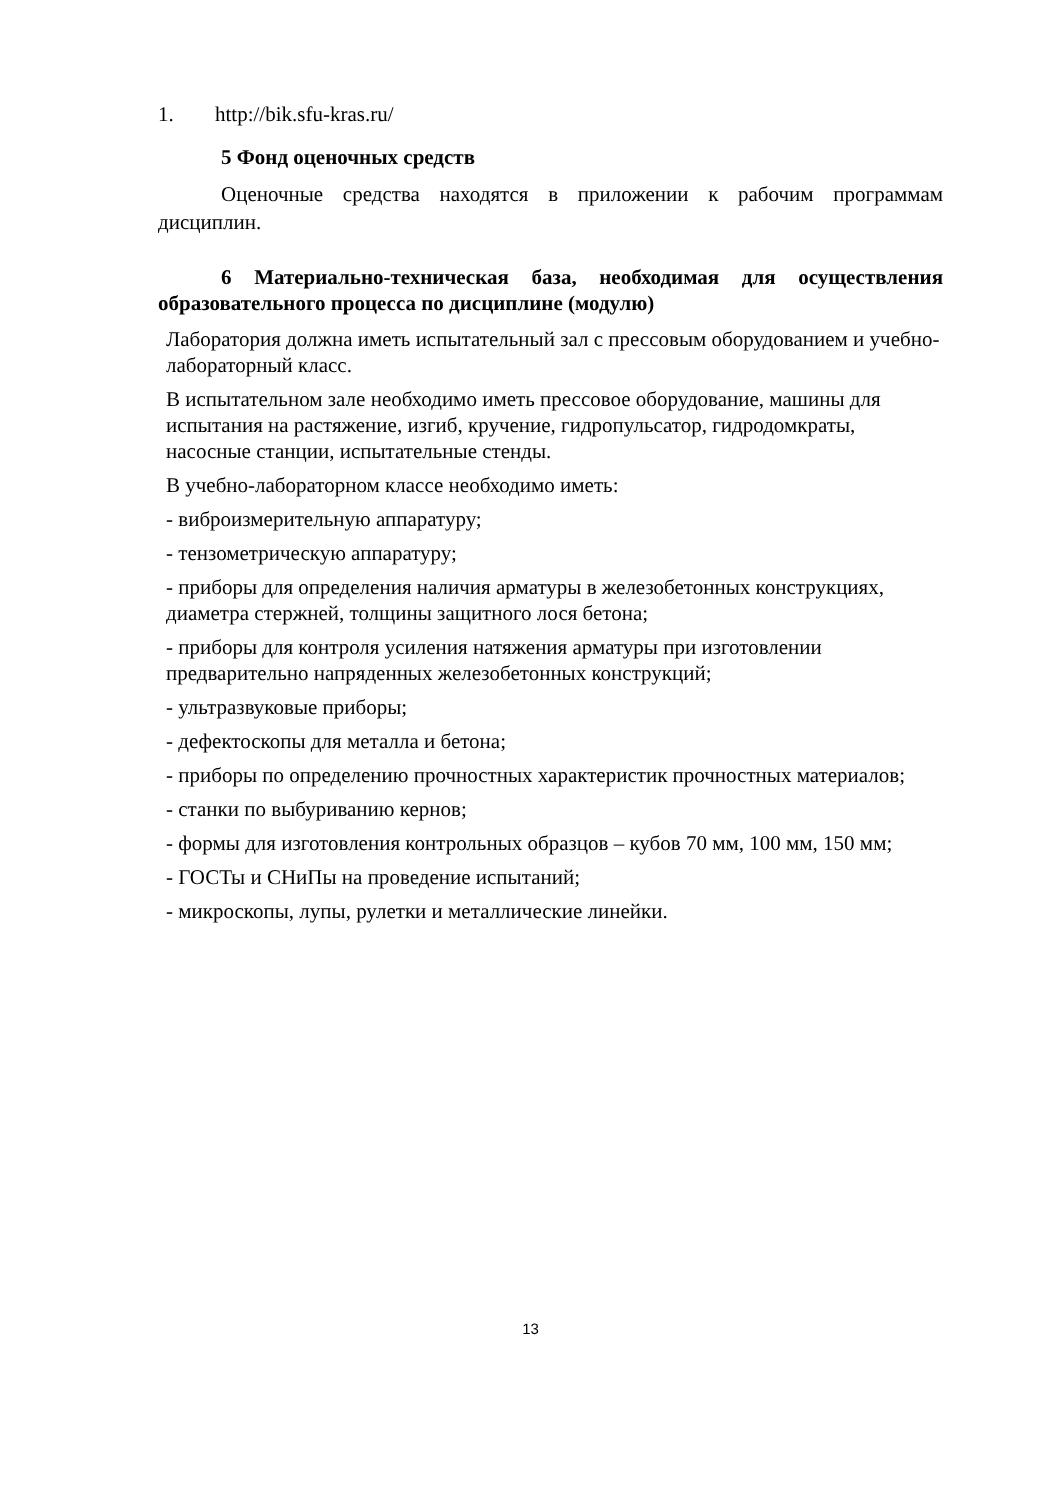1. http://bik.sfu-kras.ru/
5 Фонд оценочных средств
Оценочные средства находятся в приложении к рабочим программам дисциплин.
6 Материально-техническая база, необходимая для осуществления образовательного процесса по дисциплине (модулю)
Лаборатория должна иметь испытательный зал с прессовым оборудованием и учебно-лабораторный класс.
В испытательном зале необходимо иметь прессовое оборудование, машины для испытания на растяжение, изгиб, кручение, гидропульсатор, гидродомкраты, насосные станции, испытательные стенды.
В учебно-лабораторном классе необходимо иметь:
- виброизмерительную аппаратуру;
- тензометрическую аппаратуру;
- приборы для определения наличия арматуры в железобетонных конструкциях, диаметра стержней, толщины защитного лося бетона;
- приборы для контроля усиления натяжения арматуры при изготовлении предварительно напряденных железобетонных конструкций;
- ультразвуковые приборы;
- дефектоскопы для металла и бетона;
- приборы по определению прочностных характеристик прочностных материалов;
- станки по выбуриванию кернов;
- формы для изготовления контрольных образцов – кубов 70 мм, 100 мм, 150 мм;
- ГОСТы и СНиПы на проведение испытаний;
- микроскопы, лупы, рулетки и металлические линейки.
13